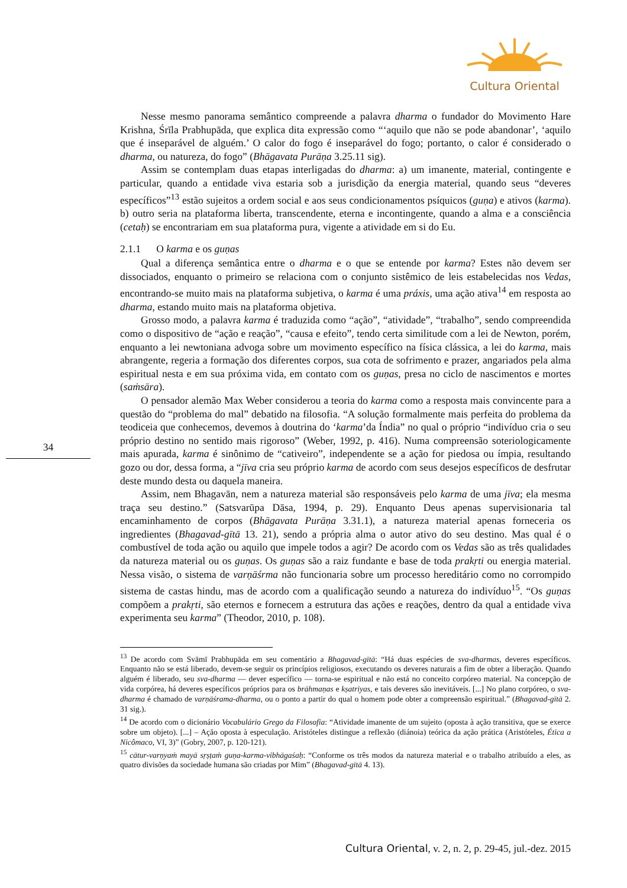Cultura Oriental
34
Nesse mesmo panorama semântico compreende a palavra dharma o fundador do Movimento Hare Krishna, Śrīla Prabhupāda, que explica dita expressão como “‘aquilo que não se pode abandonar’, ‘aquilo que é inseparável de alguém.’ O calor do fogo é inseparável do fogo; portanto, o calor é considerado o dharma, ou natureza, do fogo” (Bhāgavata Purāṇa 3.25.11 sig).
Assim se contemplam duas etapas interligadas do dharma: a) um imanente, material, contingente e particular, quando a entidade viva estaria sob a jurisdição da energia material, quando seus “deveres específicos”<sup>13</sup> estão sujeitos a ordem social e aos seus condicionamentos psíquicos (guṇa) e ativos (karma). b) outro seria na plataforma liberta, transcendente, eterna e incontingente, quando a alma e a consciência (cetaḥ) se encontrariam em sua plataforma pura, vigente a atividade em si do Eu.
2.1.1 O karma e os guṇas
Qual a diferença semântica entre o dharma e o que se entende por karma? Estes não devem ser dissociados, enquanto o primeiro se relaciona com o conjunto sistêmico de leis estabelecidas nos Vedas, encontrando-se muito mais na plataforma subjetiva, o karma é uma práxis, uma ação ativa<sup>14</sup> em resposta ao dharma, estando muito mais na plataforma objetiva.
Grosso modo, a palavra karma é traduzida como “ação”, “atividade”, “trabalho”, sendo compreendida como o dispositivo de “ação e reação”, “causa e efeito”, tendo certa similitude com a lei de Newton, porém, enquanto a lei newtoniana advoga sobre um movimento específico na física clássica, a lei do karma, mais abrangente, regeria a formação dos diferentes corpos, sua cota de sofrimento e prazer, angariados pela alma espiritual nesta e em sua próxima vida, em contato com os guṇas, presa no ciclo de nascimentos e mortes (saṁsāra).
O pensador alemão Max Weber considerou a teoria do karma como a resposta mais convincente para a questão do “problema do mal” debatido na filosofia. “A solução formalmente mais perfeita do problema da teodiceia que conhecemos, devemos à doutrina do ‘karma’da Índia” no qual o próprio “indivíduo cria o seu próprio destino no sentido mais rigoroso” (Weber, 1992, p. 416). Numa compreensão soteriologicamente mais apurada, karma é sinônimo de “cativeiro”, independente se a ação for piedosa ou ímpia, resultando gozo ou dor, dessa forma, a “jīva cria seu próprio karma de acordo com seus desejos específicos de desfrutar deste mundo desta ou daquela maneira.
Assim, nem Bhagavān, nem a natureza material são responsáveis pelo karma de uma jīva; ela mesma traça seu destino.” (Satsvarūpa Dāsa, 1994, p. 29). Enquanto Deus apenas supervisionaria tal encaminhamento de corpos (Bhāgavata Purāṇa 3.31.1), a natureza material apenas forneceria os ingredientes (Bhagavad-gītā 13. 21), sendo a própria alma o autor ativo do seu destino. Mas qual é o combustível de toda ação ou aquilo que impele todos a agir? De acordo com os Vedas são as três qualidades da natureza material ou os guṇas. Os guṇas são a raiz fundante e base de toda prakṛti ou energia material. Nessa visão, o sistema de varṇāśrma não funcionaria sobre um processo hereditário como no corrompido sistema de castas hindu, mas de acordo com a qualificação seundo a natureza do indivíduo<sup>15</sup>. “Os guṇas compõem a prakṛti, são eternos e fornecem a estrutura das ações e reações, dentro da qual a entidade viva experimenta seu karma” (Theodor, 2010, p. 108).
<sup>13</sup> De acordo com Svāmī Prabhupāda em seu comentário a Bhagavad-gītā: “Há duas espécies de sva-dharmas, deveres específicos. Enquanto não se está liberado, devem-se seguir os princípios religiosos, executando os deveres naturais a fim de obter a liberação. Quando alguém é liberado, seu sva-dharma — dever específico — torna-se espiritual e não está no conceito corpóreo material. Na concepção de vida corpórea, há deveres específicos próprios para os brāhmaṇas e kṣatriyas, e tais deveres são inevitáveis. [...] No plano corpóreo, o sva-dharma é chamado de varṇāśrama-dharma, ou o ponto a partir do qual o homem pode obter a compreensão espiritual.” (Bhagavad-gītā 2. 31 sig.).
<sup>14</sup> De acordo com o dicionário Vocabulário Grego da Filosofia: “Atividade imanente de um sujeito (oposta à ação transitiva, que se exerce sobre um objeto). [...] – Ação oposta à especulação. Aristóteles distingue a reflexão (diánoia) teórica da ação prática (Aristóteles, Ética a Nicômaco, VI, 3)” (Gobry, 2007, p. 120-121).
<sup>15</sup> cātur-varṇyaṁ mayā sṛṣṭaṁ guṇa-karma-vibhāgaśaḥ: “Conforme os três modos da natureza material e o trabalho atribuído a eles, as quatro divisões da sociedade humana são criadas por Mim” (Bhagavad-gītā 4. 13).
Cultura Oriental, v. 2, n. 2, p. 29-45, jul.-dez. 2015